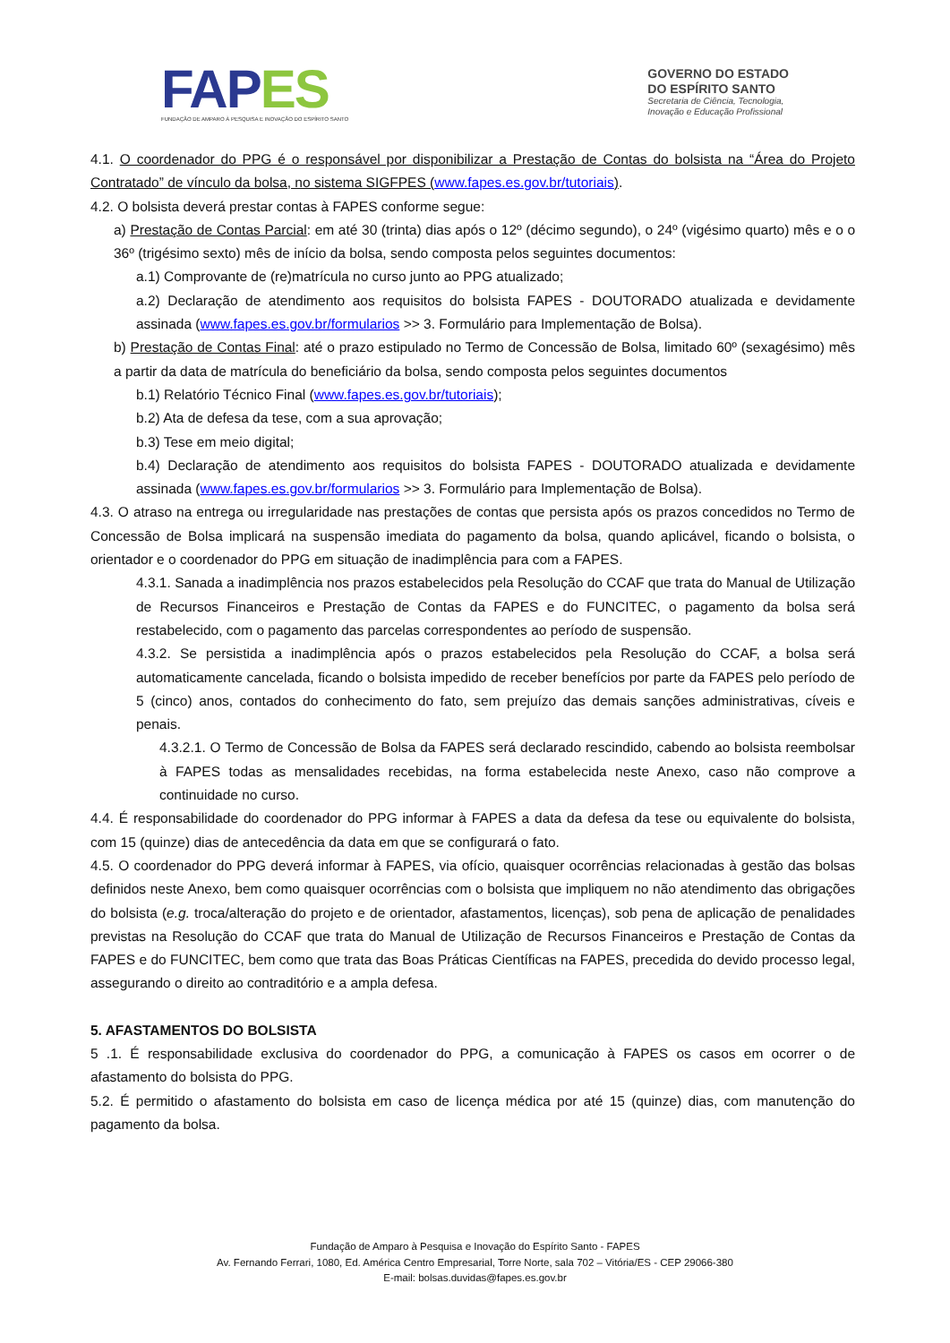FAP ES
FUNDAÇÃO DE AMPARO À PESQUISA E INOVAÇÃO DO ESPÍRITO SANTO
GOVERNO DO ESTADO
DO ESPÍRITO SANTO
Secretaria de Ciência, Tecnologia,
Inovação e Educação Profissional
4.1. O coordenador do PPG é o responsável por disponibilizar a Prestação de Contas do bolsista na “Área do Projeto Contratado” de vínculo da bolsa, no sistema SIGFPES (www.fapes.es.gov.br/tutoriais).
4.2. O bolsista deverá prestar contas à FAPES conforme segue:
a) Prestação de Contas Parcial: em até 30 (trinta) dias após o 12º (décimo segundo), o 24º (vigésimo quarto) mês e o o 36º (trigésimo sexto) mês de início da bolsa, sendo composta pelos seguintes documentos:
a.1) Comprovante de (re)matrícula no curso junto ao PPG atualizado;
a.2) Declaração de atendimento aos requisitos do bolsista FAPES - DOUTORADO atualizada e devidamente assinada (www.fapes.es.gov.br/formularios >> 3. Formulário para Implementação de Bolsa).
b) Prestação de Contas Final: até o prazo estipulado no Termo de Concessão de Bolsa, limitado 60º (sexagésimo) mês a partir da data de matrícula do beneficiário da bolsa, sendo composta pelos seguintes documentos
b.1) Relatório Técnico Final (www.fapes.es.gov.br/tutoriais);
b.2) Ata de defesa da tese, com a sua aprovação;
b.3) Tese em meio digital;
b.4) Declaração de atendimento aos requisitos do bolsista FAPES - DOUTORADO atualizada e devidamente assinada (www.fapes.es.gov.br/formularios >> 3. Formulário para Implementação de Bolsa).
4.3. O atraso na entrega ou irregularidade nas prestações de contas que persista após os prazos concedidos no Termo de Concessão de Bolsa implicará na suspensão imediata do pagamento da bolsa, quando aplicável, ficando o bolsista, o orientador e o coordenador do PPG em situação de inadimplência para com a FAPES.
4.3.1. Sanada a inadimplência nos prazos estabelecidos pela Resolução do CCAF que trata do Manual de Utilização de Recursos Financeiros e Prestação de Contas da FAPES e do FUNCITEC, o pagamento da bolsa será restabelecido, com o pagamento das parcelas correspondentes ao período de suspensão.
4.3.2. Se persistida a inadimplência após o prazos estabelecidos pela Resolução do CCAF, a bolsa será automaticamente cancelada, ficando o bolsista impedido de receber benefícios por parte da FAPES pelo período de 5 (cinco) anos, contados do conhecimento do fato, sem prejuízo das demais sanções administrativas, cíveis e penais.
4.3.2.1. O Termo de Concessão de Bolsa da FAPES será declarado rescindido, cabendo ao bolsista reembolsar à FAPES todas as mensalidades recebidas, na forma estabelecida neste Anexo, caso não comprove a continuidade no curso.
4.4. É responsabilidade do coordenador do PPG informar à FAPES a data da defesa da tese ou equivalente do bolsista, com 15 (quinze) dias de antecedência da data em que se configurará o fato.
4.5. O coordenador do PPG deverá informar à FAPES, via ofício, quaisquer ocorrências relacionadas à gestão das bolsas definidos neste Anexo, bem como quaisquer ocorrências com o bolsista que impliquem no não atendimento das obrigações do bolsista (e.g. troca/alteração do projeto e de orientador, afastamentos, licenças), sob pena de aplicação de penalidades previstas na Resolução do CCAF que trata do Manual de Utilização de Recursos Financeiros e Prestação de Contas da FAPES e do FUNCITEC, bem como que trata das Boas Práticas Científicas na FAPES, precedida do devido processo legal, assegurando o direito ao contraditório e a ampla defesa.
5. AFASTAMENTOS DO BOLSISTA
5 .1. É responsabilidade exclusiva do coordenador do PPG, a comunicação à FAPES os casos em ocorrer o de afastamento do bolsista do PPG.
5.2. É permitido o afastamento do bolsista em caso de licença médica por até 15 (quinze) dias, com manutenção do pagamento da bolsa.
Fundação de Amparo à Pesquisa e Inovação do Espírito Santo - FAPES
Av. Fernando Ferrari, 1080, Ed. América Centro Empresarial, Torre Norte, sala 702 – Vitória/ES - CEP 29066-380
E-mail: bolsas.duvidas@fapes.es.gov.br